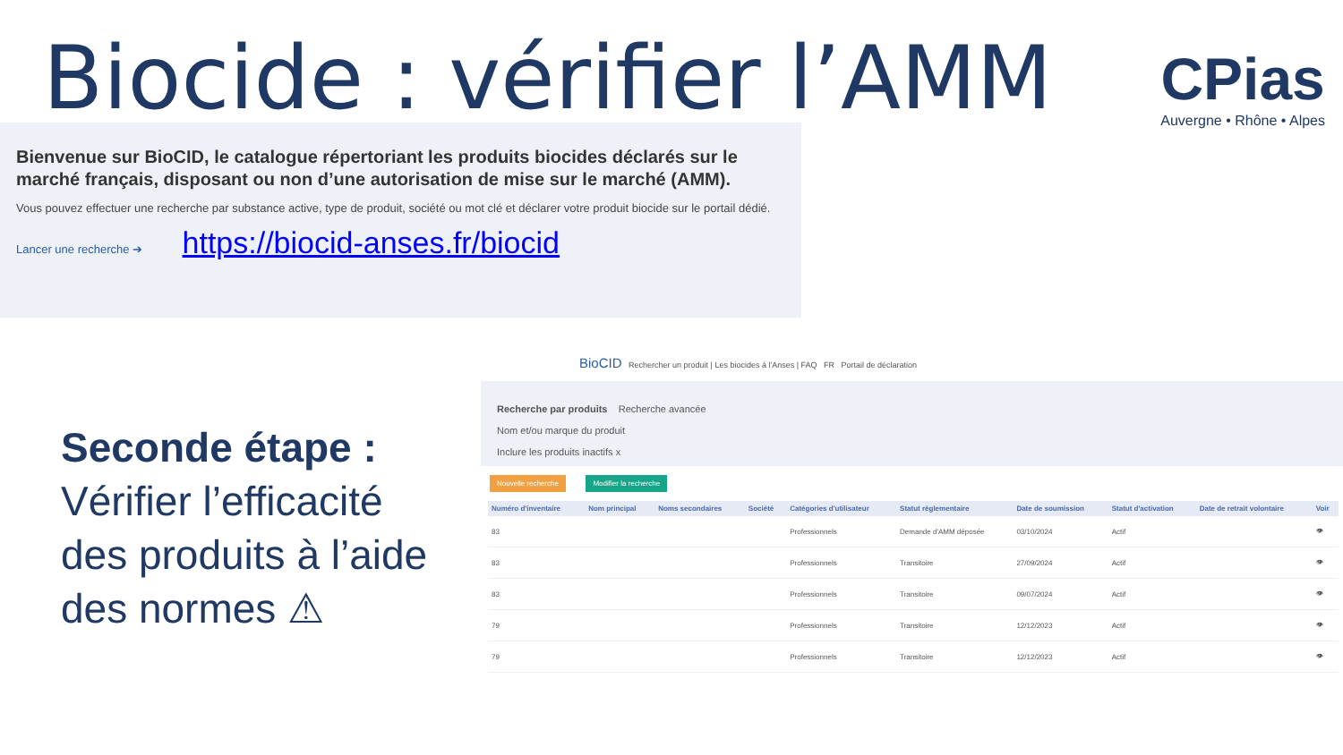Biocide : vérifier l’AMM CPias
Auvergne • Rhône • Alpes
Bienvenue sur BioCID, le catalogue répertoriant les produits biocides déclarés sur le marché français, disposant ou non d’une autorisation de mise sur le marché (AMM).
Vous pouvez effectuer une recherche par substance active, type de produit, société ou mot clé et déclarer votre produit biocide sur le portail dédié.
Lancer une recherche ➔ https://biocid-anses.fr/biocid
Seconde étape :
Vérifier l’efficacité
des produits à l’aide
des normes ⚠
BioCID Rechercher un produit | Les biocides à l'Anses | FAQ FR Portail de déclaration
Recherche par produits Recherche avancée
Nom et/ou marque du produit
Inclure les produits inactifs x
Nouvelle recherche Modifier la recherche
| Numéro d'inventaire | Nom principal | Noms secondaires | Société | Catégories d'utilisateur | Statut règlementaire | Date de soumission | Statut d'activation | Date de retrait volontaire | Voir |
| --- | --- | --- | --- | --- | --- | --- | --- | --- | --- |
| 83 | | | | Professionnels | Demande d'AMM déposée | 03/10/2024 | Actif | | 👁 |
| 83 | | | | Professionnels | Transitoire | 27/09/2024 | Actif | | 👁 |
| 83 | | | | Professionnels | Transitoire | 09/07/2024 | Actif | | 👁 |
| 79 | | | | Professionnels | Transitoire | 12/12/2023 | Actif | | 👁 |
| 79 | | | | Professionnels | Transitoire | 12/12/2023 | Actif | | 👁 |